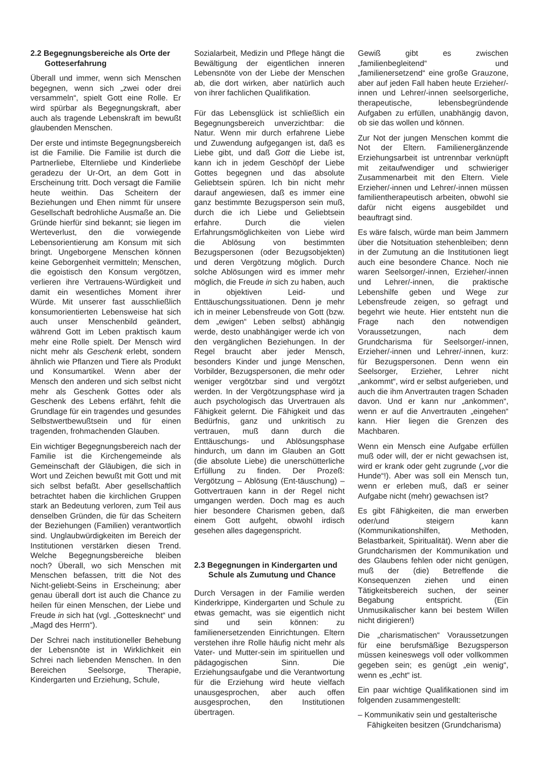2.2 Begegnungsbereiche als Orte der Gotteserfahrung
Überall und immer, wenn sich Menschen begegnen, wenn sich „zwei oder drei versammeln“, spielt Gott eine Rolle. Er wird spürbar als Begegnungskraft, aber auch als tragende Lebenskraft im bewußt glaubenden Menschen.
Der erste und intimste Begegnungsbereich ist die Familie. Die Familie ist durch die Partnerliebe, Elternliebe und Kinderliebe geradezu der Ur-Ort, an dem Gott in Erscheinung tritt. Doch versagt die Familie heute weithin. Das Scheitern der Beziehungen und Ehen nimmt für unsere Gesellschaft bedrohliche Ausmaße an. Die Gründe hierfür sind bekannt; sie liegen im Werteverlust, den die vorwiegende Lebensorientierung am Konsum mit sich bringt. Ungeborgene Menschen können keine Geborgenheit vermitteln; Menschen, die egoistisch den Konsum vergötzen, verlieren ihre Vertrauens-Würdigkeit und damit ein wesentliches Moment ihrer Würde. Mit unserer fast ausschließlich konsumorientierten Lebensweise hat sich auch unser Menschenbild geändert, während Gott im Leben praktisch kaum mehr eine Rolle spielt. Der Mensch wird nicht mehr als Geschenk erlebt, sondern ähnlich wie Pflanzen und Tiere als Produkt und Konsumartikel. Wenn aber der Mensch den anderen und sich selbst nicht mehr als Geschenk Gottes oder als Geschenk des Lebens erfährt, fehlt die Grundlage für ein tragendes und gesundes Selbstwertbewußtsein und für einen tragenden, frohmachenden Glauben.
Ein wichtiger Begegnungsbereich nach der Familie ist die Kirchengemeinde als Gemeinschaft der Gläubigen, die sich in Wort und Zeichen bewußt mit Gott und mit sich selbst befaßt. Aber gesellschaftlich betrachtet haben die kirchlichen Gruppen stark an Bedeutung verloren, zum Teil aus denselben Gründen, die für das Scheitern der Beziehungen (Familien) verantwortlich sind. Unglaubwürdigkeiten im Bereich der Institutionen verstärken diesen Trend. Welche Begegnungsbereiche bleiben noch? Überall, wo sich Menschen mit Menschen befassen, tritt die Not des Nicht-geliebt-Seins in Erscheinung; aber genau überall dort ist auch die Chance zu heilen für einen Menschen, der Liebe und Freude in sich hat (vgl. „Gottesknecht“ und „Magd des Herrn“).
Der Schrei nach institutioneller Behebung der Lebensnöte ist in Wirklichkeit ein Schrei nach liebenden Menschen. In den Bereichen Seelsorge, Therapie, Kindergarten und Erziehung, Schule,
Sozialarbeit, Medizin und Pflege hängt die Bewältigung der eigentlichen inneren Lebensnöte von der Liebe der Menschen ab, die dort wirken, aber natürlich auch von ihrer fachlichen Qualifikation.
Für das Lebensglück ist schließlich ein Begegnungsbereich unverzichtbar: die Natur. Wenn mir durch erfahrene Liebe und Zuwendung aufgegangen ist, daß es Liebe gibt, und daß Gott die Liebe ist, kann ich in jedem Geschöpf der Liebe Gottes begegnen und das absolute Geliebtsein spüren. Ich bin nicht mehr darauf angewiesen, daß es immer eine ganz bestimmte Bezugsperson sein muß, durch die ich Liebe und Geliebtsein erfahre. Durch die vielen Erfahrungsmöglichkeiten von Liebe wird die Ablösung von bestimmten Bezugspersonen (oder Bezugsobjekten) und deren Vergötzung möglich. Durch solche Ablösungen wird es immer mehr möglich, die Freude in sich zu haben, auch in objektiven Leid- und Enttäuschungssituationen. Denn je mehr ich in meiner Lebensfreude von Gott (bzw. dem „ewigen“ Leben selbst) abhängig werde, desto unabhängiger werde ich von den vergänglichen Beziehungen. In der Regel braucht aber jeder Mensch, besonders Kinder und junge Menschen, Vorbilder, Bezugspersonen, die mehr oder weniger vergötzbar sind und vergötzt werden. In der Vergötzungsphase wird ja auch psychologisch das Urvertrauen als Fähigkeit gelernt. Die Fähigkeit und das Bedürfnis, ganz und unkritisch zu vertrauen, muß dann durch die Enttäuschungs- und Ablösungsphase hindurch, um dann im Glauben an Gott (die absolute Liebe) die unerschütterliche Erfüllung zu finden. Der Prozeß: Vergötzung – Ablösung (Ent-täuschung) – Gottvertrauen kann in der Regel nicht umgangen werden. Doch mag es auch hier besondere Charismen geben, daß einem Gott aufgeht, obwohl irdisch gesehen alles dagegenspricht.
2.3 Begegnungen in Kindergarten und Schule als Zumutung und Chance
Durch Versagen in der Familie werden Kinderkrippe, Kindergarten und Schule zu etwas gemacht, was sie eigentlich nicht sind und sein können: zu familienersetzenden Einrichtungen. Eltern verstehen ihre Rolle häufig nicht mehr als Vater- und Mutter-sein im spirituellen und pädagogischen Sinn. Die Erziehungsaufgabe und die Verantwortung für die Erziehung wird heute vielfach unausgesprochen, aber auch offen ausgesprochen, den Institutionen übertragen.
Gewiß gibt es zwischen „familienbegleitend“ und „familienersetzend“ eine große Grauzone, aber auf jeden Fall haben heute Erzieher/-innen und Lehrer/-innen seelsorgerliche, therapeutische, lebensbegründende Aufgaben zu erfüllen, unabhängig davon, ob sie das wollen und können.
Zur Not der jungen Menschen kommt die Not der Eltern. Familienergänzende Erziehungsarbeit ist untrennbar verknüpft mit zeitaufwendiger und schwieriger Zusammenarbeit mit den Eltern. Viele Erzieher/-innen und Lehrer/-innen müssen familientherapeutisch arbeiten, obwohl sie dafür nicht eigens ausgebildet und beauftragt sind.
Es wäre falsch, würde man beim Jammern über die Notsituation stehenbleiben; denn in der Zumutung an die Institutionen liegt auch eine besondere Chance. Noch nie waren Seelsorger/-innen, Erzieher/-innen und Lehrer/-innen, die praktische Lebenshilfe geben und Wege zur Lebensfreude zeigen, so gefragt und begehrt wie heute. Hier entsteht nun die Frage nach den notwendigen Voraussetzungen, nach dem Grundcharisma für Seelsorger/-innen, Erzieher/-innen und Lehrer/-innen, kurz: für Bezugspersonen. Denn wenn ein Seelsorger, Erzieher, Lehrer nicht „ankommt“, wird er selbst aufgerieben, und auch die ihm Anvertrauten tragen Schaden davon. Und er kann nur „ankommen“, wenn er auf die Anvertrauten „eingehen“ kann. Hier liegen die Grenzen des Machbaren.
Wenn ein Mensch eine Aufgabe erfüllen muß oder will, der er nicht gewachsen ist, wird er krank oder geht zugrunde („vor die Hunde“!). Aber was soll ein Mensch tun, wenn er erleben muß, daß er seiner Aufgabe nicht (mehr) gewachsen ist?
Es gibt Fähigkeiten, die man erwerben oder/und steigern kann (Kommunikationshilfen, Methoden, Belastbarkeit, Spiritualität). Wenn aber die Grundcharismen der Kommunikation und des Glaubens fehlen oder nicht genügen, muß der (die) Betreffende die Konsequenzen ziehen und einen Tätigkeitsbereich suchen, der seiner Begabung entspricht. (Ein Unmusikalischer kann bei bestem Willen nicht dirigieren!)
Die „charismatischen“ Voraussetzungen für eine berufsmäßige Bezugsperson müssen keineswegs voll oder vollkommen gegeben sein; es genügt „ein wenig“, wenn es „echt“ ist.
Ein paar wichtige Qualifikationen sind im folgenden zusammengestellt:
– Kommunikativ sein und gestalterische Fähigkeiten besitzen (Grundcharisma)